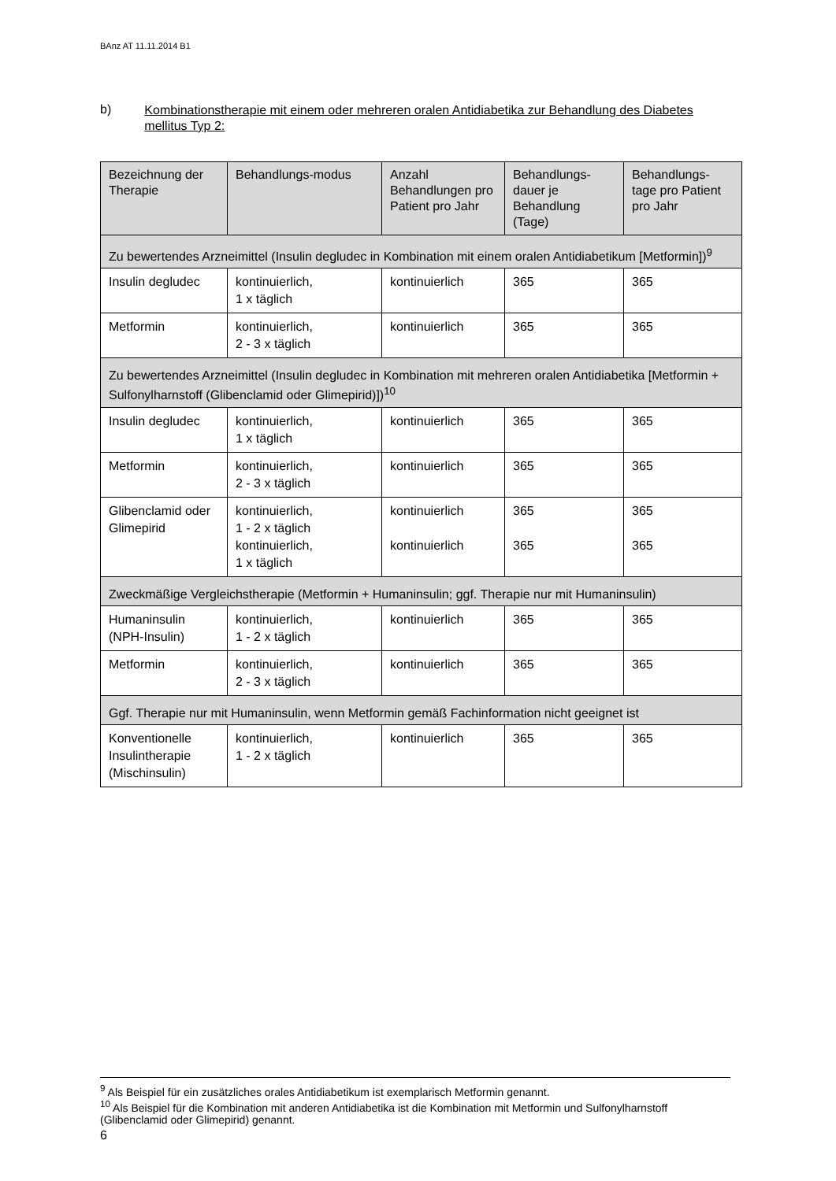BAnz AT 11.11.2014 B1
b) Kombinationstherapie mit einem oder mehreren oralen Antidiabetika zur Behandlung des Diabetes mellitus Typ 2:
| Bezeichnung der Therapie | Behandlungs-modus | Anzahl Behandlungen pro Patient pro Jahr | Behandlungs-dauer je Behandlung (Tage) | Behandlungs-tage pro Patient pro Jahr |
| --- | --- | --- | --- | --- |
| Zu bewertendes Arzneimittel (Insulin degludec in Kombination mit einem oralen Antidiabetikum [Metformin])<sup>9</sup> | | | | |
| Insulin degludec | kontinuierlich, 1 x täglich | kontinuierlich | 365 | 365 |
| Metformin | kontinuierlich, 2 - 3 x täglich | kontinuierlich | 365 | 365 |
| Zu bewertendes Arzneimittel (Insulin degludec in Kombination mit mehreren oralen Antidiabetika [Metformin + Sulfonylharnstoff (Glibenclamid oder Glimepirid)])<sup>10</sup> | | | | |
| Insulin degludec | kontinuierlich, 1 x täglich | kontinuierlich | 365 | 365 |
| Metformin | kontinuierlich, 2 - 3 x täglich | kontinuierlich | 365 | 365 |
| Glibenclamid oder Glimepirid | kontinuierlich, 1 - 2 x täglich kontinuierlich, 1 x täglich | kontinuierlich kontinuierlich | 365 365 | 365 365 |
| Zweckmäßige Vergleichstherapie (Metformin + Humaninsulin; ggf. Therapie nur mit Humaninsulin) | | | | |
| Humaninsulin (NPH-Insulin) | kontinuierlich, 1 - 2 x täglich | kontinuierlich | 365 | 365 |
| Metformin | kontinuierlich, 2 - 3 x täglich | kontinuierlich | 365 | 365 |
| Ggf. Therapie nur mit Humaninsulin, wenn Metformin gemäß Fachinformation nicht geeignet ist | | | | |
| Konventionelle Insulintherapie (Mischinsulin) | kontinuierlich, 1 - 2 x täglich | kontinuierlich | 365 | 365 |
<sup>9</sup> Als Beispiel für ein zusätzliches orales Antidiabetikum ist exemplarisch Metformin genannt.
<sup>10</sup> Als Beispiel für die Kombination mit anderen Antidiabetika ist die Kombination mit Metformin und Sulfonylharnstoff (Glibenclamid oder Glimepirid) genannt.
6